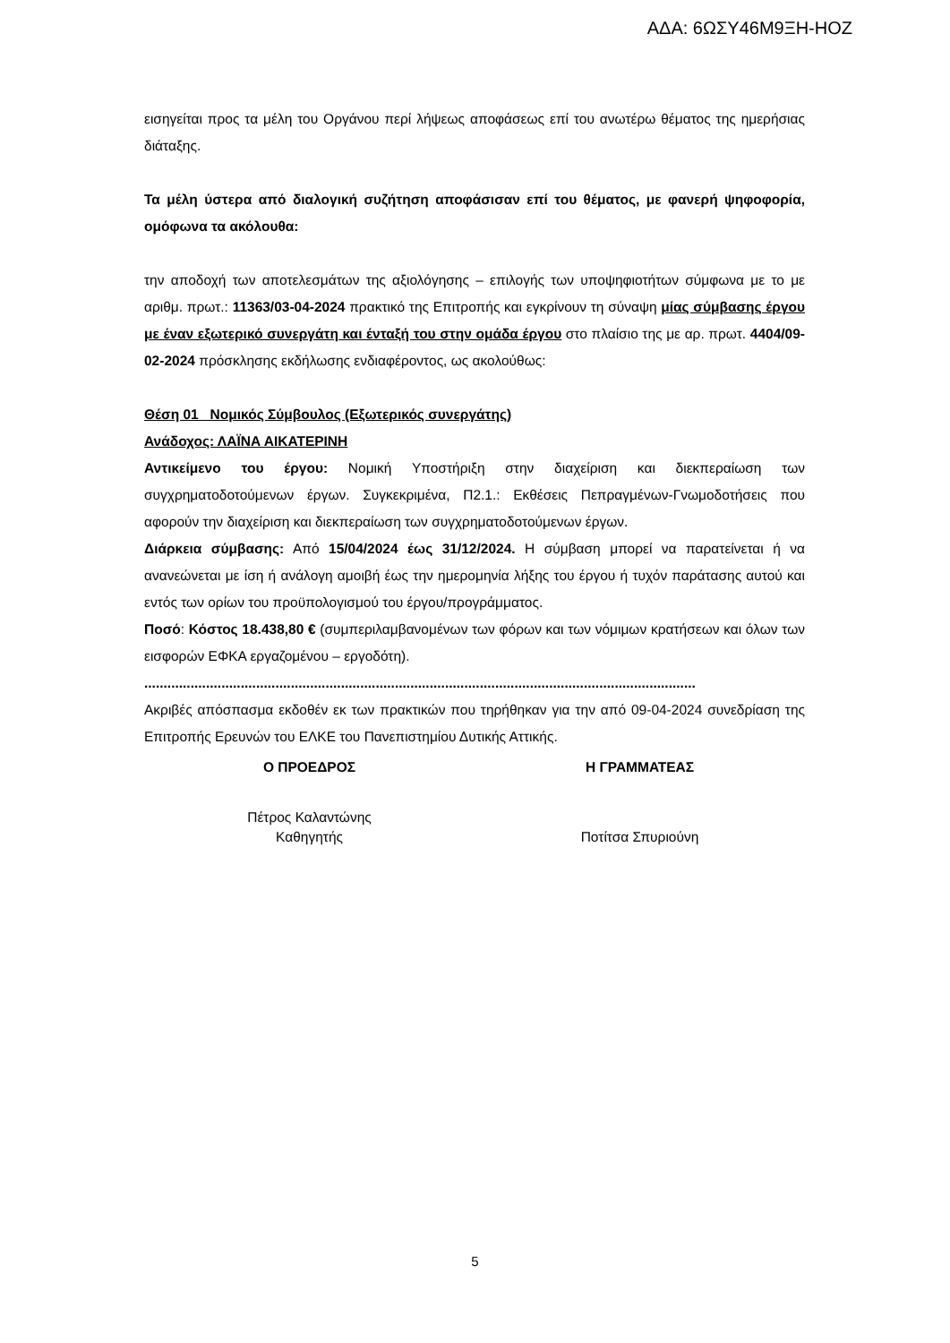ΑΔΑ: 6ΩΣΥ46Μ9ΞΗ-ΗΟΖ
εισηγείται προς τα μέλη του Οργάνου περί λήψεως αποφάσεως επί του ανωτέρω θέματος της ημερήσιας διάταξης.
Τα μέλη ύστερα από διαλογική συζήτηση αποφάσισαν επί του θέματος, με φανερή ψηφοφορία, ομόφωνα τα ακόλουθα:
την αποδοχή των αποτελεσμάτων της αξιολόγησης – επιλογής των υποψηφιοτήτων σύμφωνα με το με αριθμ. πρωτ.: 11363/03-04-2024 πρακτικό της Επιτροπής και εγκρίνουν τη σύναψη μίας σύμβασης έργου με έναν εξωτερικό συνεργάτη και ένταξή του στην ομάδα έργου στο πλαίσιο της με αρ. πρωτ. 4404/09-02-2024 πρόσκλησης εκδήλωσης ενδιαφέροντος, ως ακολούθως:
Θέση 01_ Νομικός Σύμβουλος (Εξωτερικός συνεργάτης)
Ανάδοχος: ΛΑΪΝΑ ΑΙΚΑΤΕΡΙΝΗ
Αντικείμενο του έργου: Νομική Υποστήριξη στην διαχείριση και διεκπεραίωση των συγχρηματοδοτούμενων έργων. Συγκεκριμένα, Π2.1.: Εκθέσεις Πεπραγμένων-Γνωμοδοτήσεις που αφορούν την διαχείριση και διεκπεραίωση των συγχρηματοδοτούμενων έργων.
Διάρκεια σύμβασης: Από 15/04/2024 έως 31/12/2024. Η σύμβαση μπορεί να παρατείνεται ή να ανανεώνεται με ίση ή ανάλογη αμοιβή έως την ημερομηνία λήξης του έργου ή τυχόν παράτασης αυτού και εντός των ορίων του προϋπολογισμού του έργου/προγράμματος.
Ποσό: Κόστος 18.438,80 € (συμπεριλαμβανομένων των φόρων και των νόμιμων κρατήσεων και όλων των εισφορών ΕΦΚΑ εργαζομένου – εργοδότη).
...............................................................................................................................................
Ακριβές απόσπασμα εκδοθέν εκ των πρακτικών που τηρήθηκαν για την από 09-04-2024 συνεδρίαση της Επιτροπής Ερευνών του ΕΛΚΕ του Πανεπιστημίου Δυτικής Αττικής.
Ο ΠΡΟΕΔΡΟΣ Η ΓΡΑΜΜΑΤΕΑΣ
Πέτρος Καλαντώνης
Καθηγητής
Ποτίτσα Σπυριούνη
5